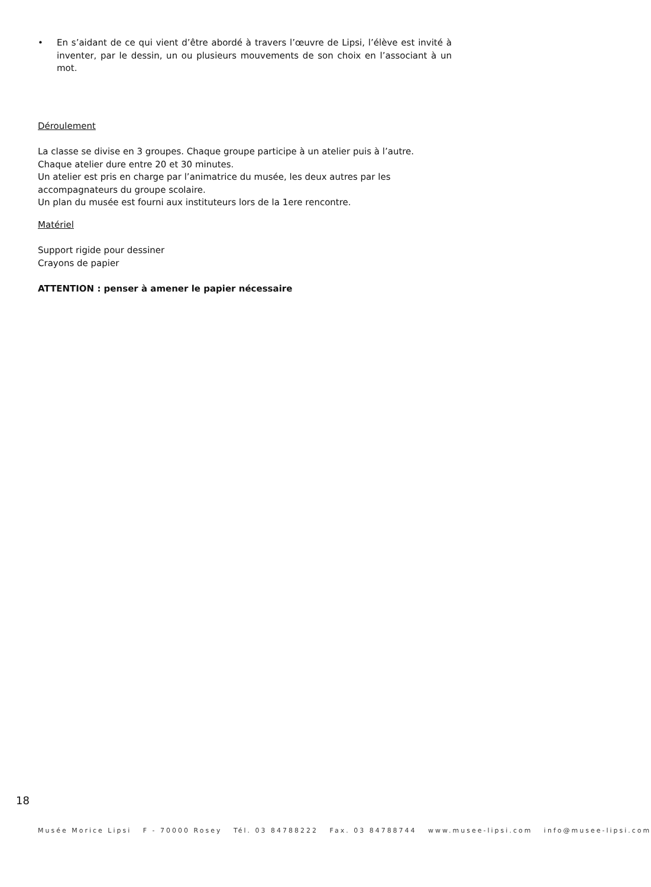• En s’aidant de ce qui vient d’être abordé à travers l’œuvre de Lipsi, l’élève est invité à inventer, par le dessin, un ou plusieurs mouvements de son choix en l’associant à un mot.
Déroulement
La classe se divise en 3 groupes. Chaque groupe participe à un atelier puis à l’autre.
Chaque atelier dure entre 20 et 30 minutes.
Un atelier est pris en charge par l’animatrice du musée, les deux autres par les accompagnateurs du groupe scolaire.
Un plan du musée est fourni aux instituteurs lors de la 1ere rencontre.
Matériel
Support rigide pour dessiner
Crayons de papier
ATTENTION : penser à amener le papier nécessaire
18
Musée Morice Lipsi F - 70000 Rosey Tél. 03 84788222 Fax. 03 84788744 www.musee-lipsi.com info@musee-lipsi.com